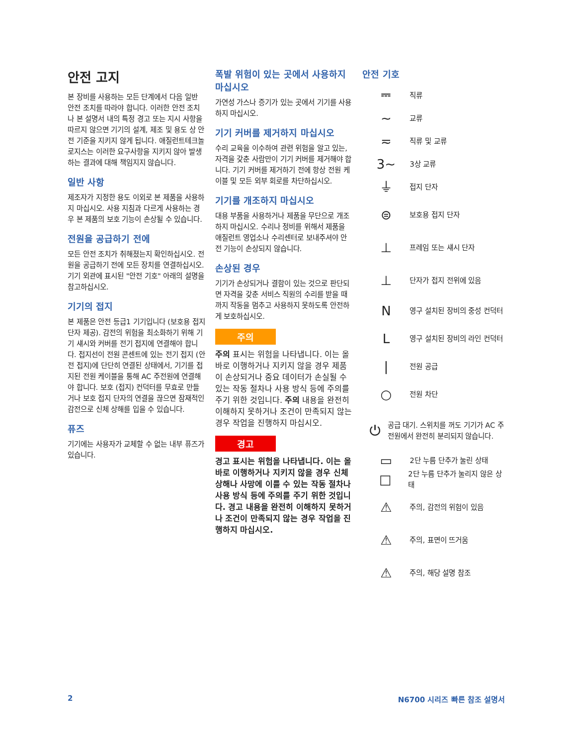안전 고지
본 장비를 사용하는 모든 단계에서 다음 일반 안전 조치를 따라야 합니다. 이러한 안전 조치나 본 설명서 내의 특정 경고 또는 지시 사항을 따르지 않으면 기기의 설계, 제조 및 용도 상 안전 기준을 지키지 않게 됩니다. 애질런트테크놀로지스는 이러한 요구사항을 지키지 않아 발생하는 결과에 대해 책임지지 않습니다.
일반 사항
제조자가 지정한 용도 이외로 본 제품을 사용하지 마십시오. 사용 지침과 다르게 사용하는 경우 본 제품의 보호 기능이 손상될 수 있습니다.
전원을 공급하기 전에
모든 안전 조치가 취해졌는지 확인하십시오. 전원을 공급하기 전에 모든 장치를 연결하십시오. 기기 외관에 표시된 "안전 기호" 아래의 설명을 참고하십시오.
기기의 접지
본 제품은 안전 등급1 기기입니다 (보호용 접지 단자 제공). 감전의 위험을 최소화하기 위해 기기 섀시와 커버를 전기 접지에 연결해야 합니다. 접지선이 전원 콘센트에 있는 전기 접지 (안전 접지)에 단단히 연결된 상태에서, 기기를 접지된 전원 케이블을 통해 AC 주전원에 연결해야 합니다. 보호 (접지) 컨덕터를 무효로 만들거나 보호 접지 단자의 연결을 끊으면 잠재적인 감전으로 신체 상해를 입을 수 있습니다.
퓨즈
기기에는 사용자가 교체할 수 없는 내부 퓨즈가 있습니다.
폭발 위험이 있는 곳에서 사용하지 마십시오
가연성 가스나 증기가 있는 곳에서 기기를 사용하지 마십시오.
기기 커버를 제거하지 마십시오
수리 교육을 이수하여 관련 위험을 알고 있는, 자격을 갖춘 사람만이 기기 커버를 제거해야 합니다. 기기 커버를 제거하기 전에 항상 전원 케이블 및 모든 외부 회로를 차단하십시오.
기기를 개조하지 마십시오
대용 부품을 사용하거나 제품을 무단으로 개조하지 마십시오. 수리나 정비를 위해서 제품을 애질런트 영업소나 수리센터로 보내주셔야 안전 기능이 손상되지 않습니다.
손상된 경우
기기가 손상되거나 결함이 있는 것으로 판단되면 자격을 갖춘 서비스 직원의 수리를 받을 때까지 작동을 멈추고 사용하지 못하도록 안전하게 보호하십시오.
주의
주의 표시는 위험을 나타냅니다. 이는 올바로 이행하거나 지키지 않을 경우 제품이 손상되거나 중요 데이터가 손실될 수 있는 작동 절차나 사용 방식 등에 주의를 주기 위한 것입니다. 주의 내용을 완전히 이해하지 못하거나 조건이 만족되지 않는 경우 작업을 진행하지 마십시오.
경고
경고 표시는 위험을 나타냅니다. 이는 올바로 이행하거나 지키지 않을 경우 신체 상해나 사망에 이를 수 있는 작동 절차나 사용 방식 등에 주의를 주기 위한 것입니다. 경고 내용을 완전히 이해하지 못하거나 조건이 만족되지 않는 경우 작업을 진행하지 마십시오.
안전 기호
⎓ 직류
∼ 교류
≂ 직류 및 교류
3∼ 3상 교류
⏚ 접지 단자
⊜ 보호용 접지 단자
⊥ 프레임 또는 섀시 단자
⊥ 단자가 접지 전위에 있음
N영구 설치된 장비의 중성 컨덕터
L영구 설치된 장비의 라인 컨덕터
| 전원 공급
○ 전원 차단
⏻ 공급 대기. 스위치를 꺼도 기기가 AC 주전원에서 완전히 분리되지 않습니다.
▭ 2단 누름 단추가 눌린 상태
□ 2단 누름 단추가 눌리지 않은 상태
⚠ 주의, 감전의 위험이 있음
⚠ 주의, 표면이 뜨거움
⚠ 주의, 해당 설명 참조
2 N6700 시리즈 빠른 참조 설명서